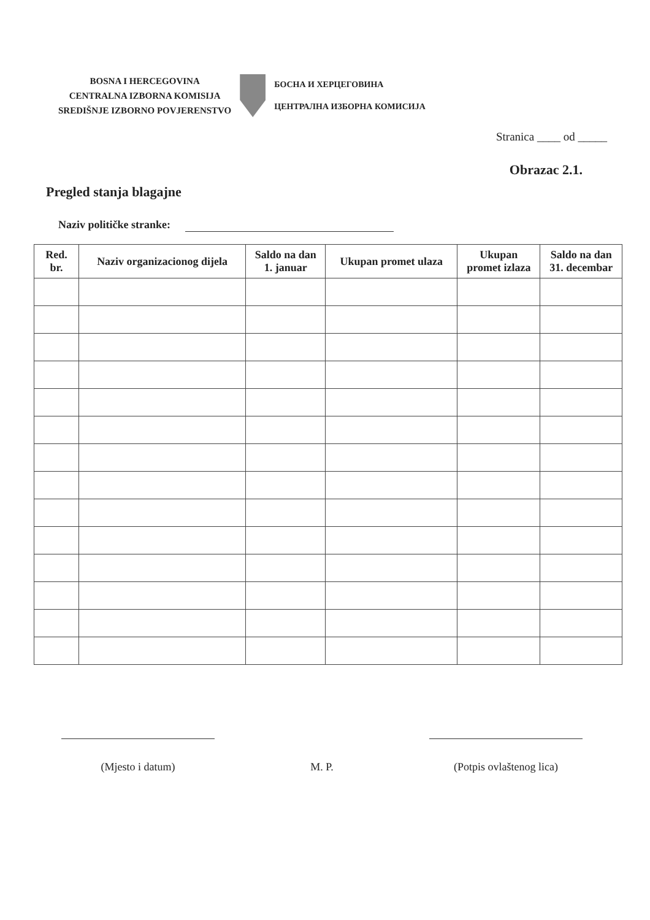BOSNA I HERCEGOVINA
CENTRALNA IZBORNA KOMISIJA
SREDIŠNJE IZBORNO POVJERENSTVO
БОСНА И ХЕРЦЕГОВИНА
ЦЕНТРАЛНА ИЗБОРНА КОМИСИЈА
Stranica ____ od _____
Obrazac 2.1.
Pregled stanja blagajne
Naziv političke stranke:
| Red. br. | Naziv organizacionog dijela | Saldo na dan 1. januar | Ukupan promet ulaza | Ukupan promet izlaza | Saldo na dan 31. decembar |
| --- | --- | --- | --- | --- | --- |
(Mjesto i datum) M. P. (Potpis ovlaštenog lica)